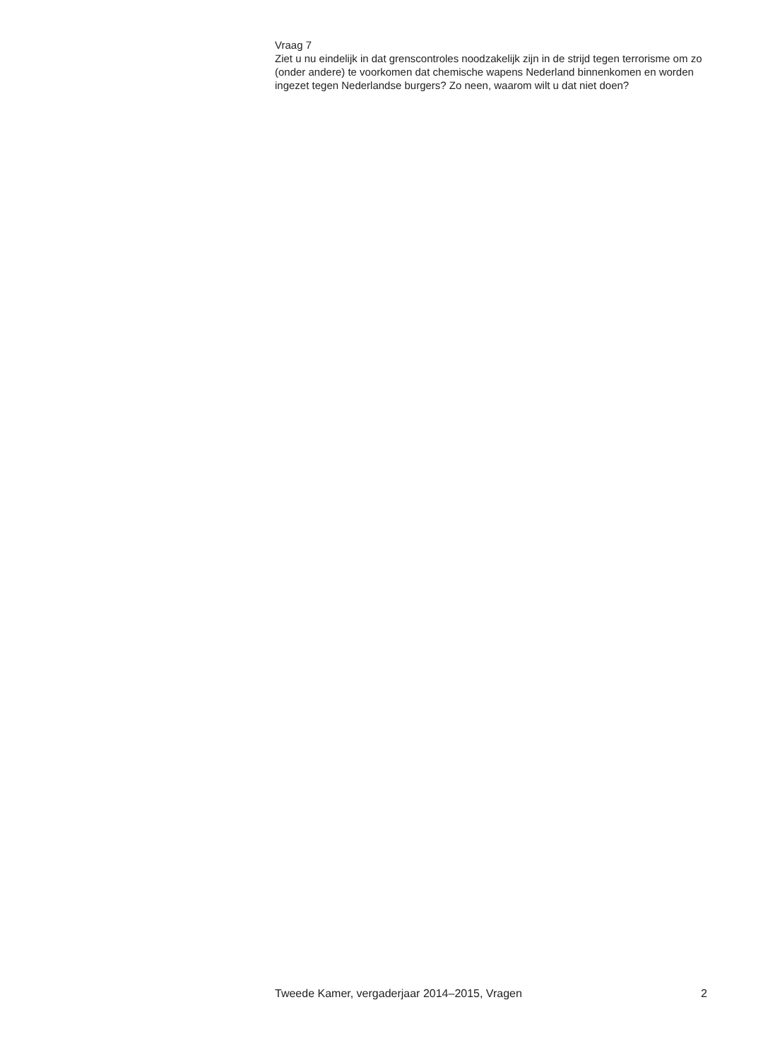Vraag 7
Ziet u nu eindelijk in dat grenscontroles noodzakelijk zijn in de strijd tegen terrorisme om zo (onder andere) te voorkomen dat chemische wapens Nederland binnenkomen en worden ingezet tegen Nederlandse burgers? Zo neen, waarom wilt u dat niet doen?
Tweede Kamer, vergaderjaar 2014–2015, Vragen 2